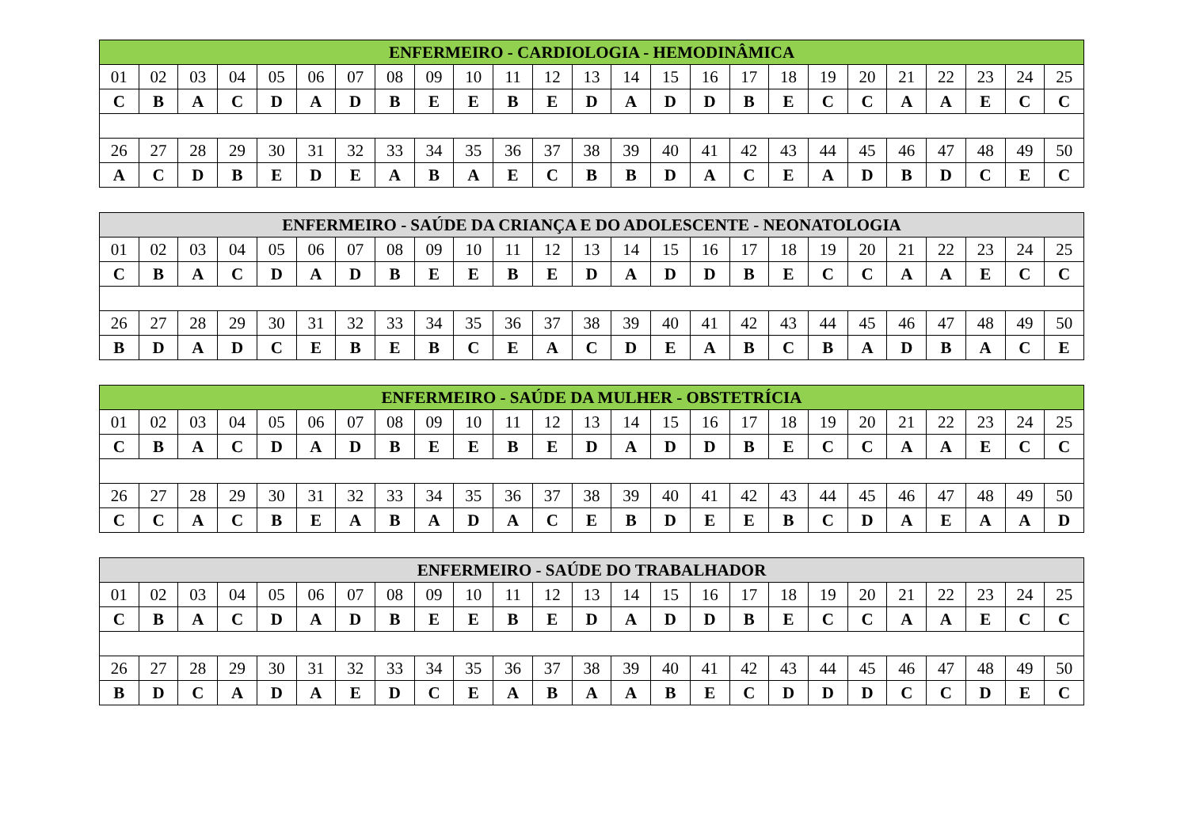| ENFERMEIRO - CARDIOLOGIA - HEMODINÂMICA | | | | | | | | | | | | | | | | | | | | | | | | |
| --- | --- | --- | --- | --- | --- | --- | --- | --- | --- | --- | --- | --- | --- | --- | --- | --- | --- | --- | --- | --- | --- | --- | --- | --- |
| 01 | 02 | 03 | 04 | 05 | 06 | 07 | 08 | 09 | 10 | 11 | 12 | 13 | 14 | 15 | 16 | 17 | 18 | 19 | 20 | 21 | 22 | 23 | 24 | 25 |
| C | B | A | C | D | A | D | B | E | E | B | E | D | A | D | D | B | E | C | C | A | A | E | C | C |
| 26 | 27 | 28 | 29 | 30 | 31 | 32 | 33 | 34 | 35 | 36 | 37 | 38 | 39 | 40 | 41 | 42 | 43 | 44 | 45 | 46 | 47 | 48 | 49 | 50 |
| A | C | D | B | E | D | E | A | B | A | E | C | B | B | D | A | C | E | A | D | B | D | C | E | C |
| ENFERMEIRO - SAÚDE DA CRIANÇA E DO ADOLESCENTE - NEONATOLOGIA | | | | | | | | | | | | | | | | | | | | | | | | |
| --- | --- | --- | --- | --- | --- | --- | --- | --- | --- | --- | --- | --- | --- | --- | --- | --- | --- | --- | --- | --- | --- | --- | --- | --- |
| 01 | 02 | 03 | 04 | 05 | 06 | 07 | 08 | 09 | 10 | 11 | 12 | 13 | 14 | 15 | 16 | 17 | 18 | 19 | 20 | 21 | 22 | 23 | 24 | 25 |
| C | B | A | C | D | A | D | B | E | E | B | E | D | A | D | D | B | E | C | C | A | A | E | C | C |
| 26 | 27 | 28 | 29 | 30 | 31 | 32 | 33 | 34 | 35 | 36 | 37 | 38 | 39 | 40 | 41 | 42 | 43 | 44 | 45 | 46 | 47 | 48 | 49 | 50 |
| B | D | A | D | C | E | B | E | B | C | E | A | C | D | E | A | B | C | B | A | D | B | A | C | E |
| ENFERMEIRO - SAÚDE DA MULHER - OBSTETRÍCIA | | | | | | | | | | | | | | | | | | | | | | | | |
| --- | --- | --- | --- | --- | --- | --- | --- | --- | --- | --- | --- | --- | --- | --- | --- | --- | --- | --- | --- | --- | --- | --- | --- | --- |
| 01 | 02 | 03 | 04 | 05 | 06 | 07 | 08 | 09 | 10 | 11 | 12 | 13 | 14 | 15 | 16 | 17 | 18 | 19 | 20 | 21 | 22 | 23 | 24 | 25 |
| C | B | A | C | D | A | D | B | E | E | B | E | D | A | D | D | B | E | C | C | A | A | E | C | C |
| 26 | 27 | 28 | 29 | 30 | 31 | 32 | 33 | 34 | 35 | 36 | 37 | 38 | 39 | 40 | 41 | 42 | 43 | 44 | 45 | 46 | 47 | 48 | 49 | 50 |
| C | C | A | C | B | E | A | B | A | D | A | C | E | B | D | E | E | B | C | D | A | E | A | A | D |
| ENFERMEIRO - SAÚDE DO TRABALHADOR | | | | | | | | | | | | | | | | | | | | | | | | |
| --- | --- | --- | --- | --- | --- | --- | --- | --- | --- | --- | --- | --- | --- | --- | --- | --- | --- | --- | --- | --- | --- | --- | --- | --- |
| 01 | 02 | 03 | 04 | 05 | 06 | 07 | 08 | 09 | 10 | 11 | 12 | 13 | 14 | 15 | 16 | 17 | 18 | 19 | 20 | 21 | 22 | 23 | 24 | 25 |
| C | B | A | C | D | A | D | B | E | E | B | E | D | A | D | D | B | E | C | C | A | A | E | C | C |
| 26 | 27 | 28 | 29 | 30 | 31 | 32 | 33 | 34 | 35 | 36 | 37 | 38 | 39 | 40 | 41 | 42 | 43 | 44 | 45 | 46 | 47 | 48 | 49 | 50 |
| B | D | C | A | D | A | E | D | C | E | A | B | A | A | B | E | C | D | D | D | C | C | D | E | C |